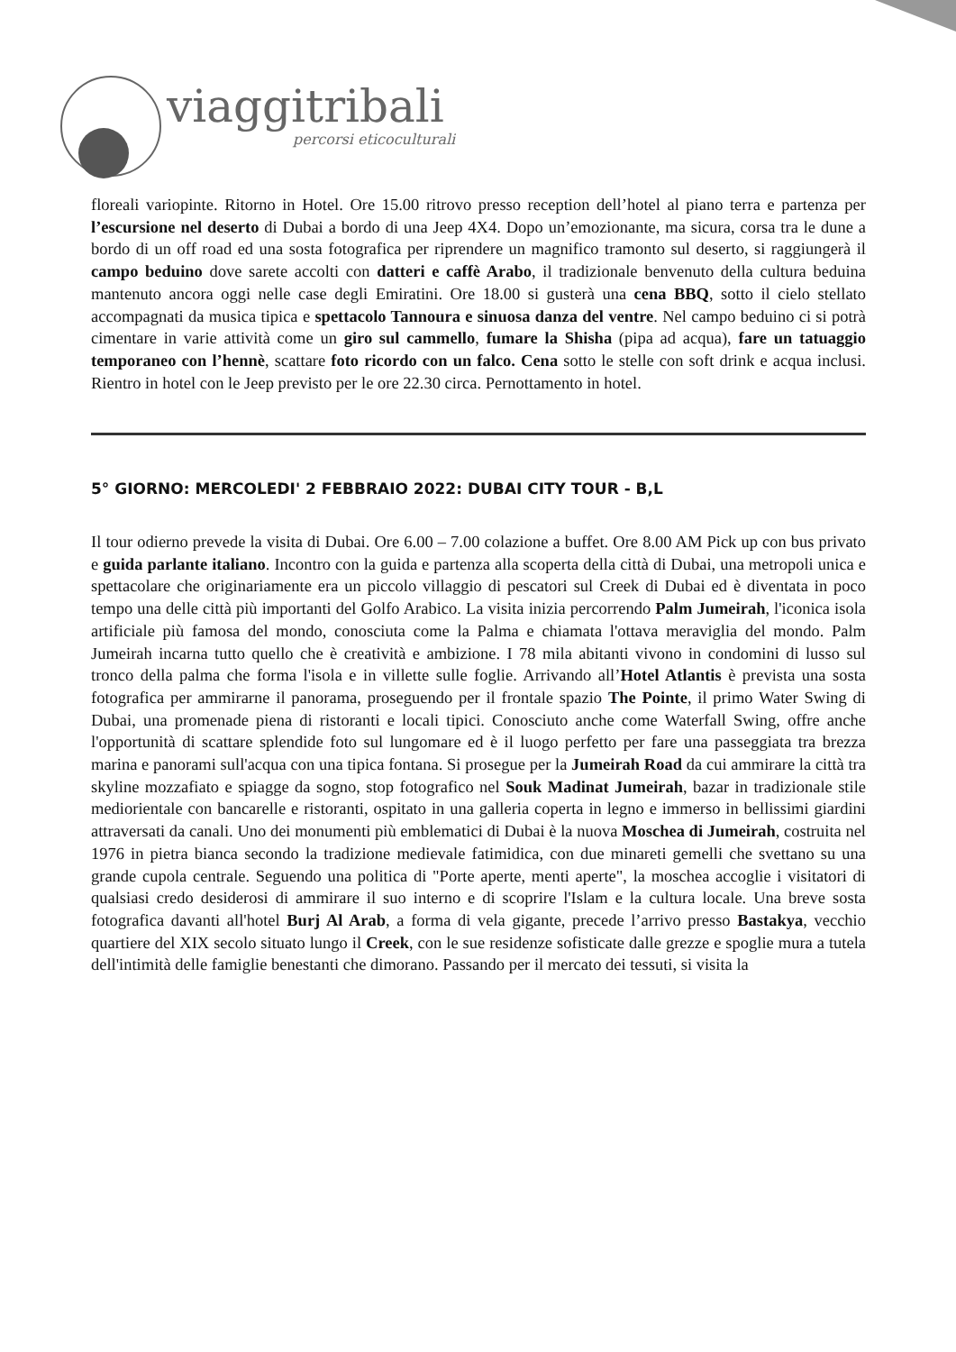viaggitribali
percorsi eticoculturali
floreali variopinte. Ritorno in Hotel. Ore 15.00 ritrovo presso reception dell’hotel al piano terra e partenza per l’escursione nel deserto di Dubai a bordo di una Jeep 4X4. Dopo un’emozionante, ma sicura, corsa tra le dune a bordo di un off road ed una sosta fotografica per riprendere un magnifico tramonto sul deserto, si raggiungerà il campo beduino dove sarete accolti con datteri e caffè Arabo, il tradizionale benvenuto della cultura beduina mantenuto ancora oggi nelle case degli Emiratini. Ore 18.00 si gusterà una cena BBQ, sotto il cielo stellato accompagnati da musica tipica e spettacolo Tannoura e sinuosa danza del ventre. Nel campo beduino ci si potrà cimentare in varie attività come un giro sul cammello, fumare la Shisha (pipa ad acqua), fare un tatuaggio temporaneo con l’hennè, scattare foto ricordo con un falco. Cena sotto le stelle con soft drink e acqua inclusi. Rientro in hotel con le Jeep previsto per le ore 22.30 circa. Pernottamento in hotel.
5° GIORNO: MERCOLEDI' 2 FEBBRAIO 2022: DUBAI CITY TOUR - B,L
Il tour odierno prevede la visita di Dubai. Ore 6.00 – 7.00 colazione a buffet. Ore 8.00 AM Pick up con bus privato e guida parlante italiano. Incontro con la guida e partenza alla scoperta della città di Dubai, una metropoli unica e spettacolare che originariamente era un piccolo villaggio di pescatori sul Creek di Dubai ed è diventata in poco tempo una delle città più importanti del Golfo Arabico. La visita inizia percorrendo Palm Jumeirah, l'iconica isola artificiale più famosa del mondo, conosciuta come la Palma e chiamata l'ottava meraviglia del mondo. Palm Jumeirah incarna tutto quello che è creatività e ambizione. I 78 mila abitanti vivono in condomini di lusso sul tronco della palma che forma l'isola e in villette sulle foglie. Arrivando all’Hotel Atlantis è prevista una sosta fotografica per ammirarne il panorama, proseguendo per il frontale spazio The Pointe, il primo Water Swing di Dubai, una promenade piena di ristoranti e locali tipici. Conosciuto anche come Waterfall Swing, offre anche l'opportunità di scattare splendide foto sul lungomare ed è il luogo perfetto per fare una passeggiata tra brezza marina e panorami sull'acqua con una tipica fontana. Si prosegue per la Jumeirah Road da cui ammirare la città tra skyline mozzafiato e spiagge da sogno, stop fotografico nel Souk Madinat Jumeirah, bazar in tradizionale stile mediorientale con bancarelle e ristoranti, ospitato in una galleria coperta in legno e immerso in bellissimi giardini attraversati da canali. Uno dei monumenti più emblematici di Dubai è la nuova Moschea di Jumeirah, costruita nel 1976 in pietra bianca secondo la tradizione medievale fatimidica, con due minareti gemelli che svettano su una grande cupola centrale. Seguendo una politica di "Porte aperte, menti aperte", la moschea accoglie i visitatori di qualsiasi credo desiderosi di ammirare il suo interno e di scoprire l'Islam e la cultura locale. Una breve sosta fotografica davanti all'hotel Burj Al Arab, a forma di vela gigante, precede l’arrivo presso Bastakya, vecchio quartiere del XIX secolo situato lungo il Creek, con le sue residenze sofisticate dalle grezze e spoglie mura a tutela dell'intimità delle famiglie benestanti che dimorano. Passando per il mercato dei tessuti, si visita la